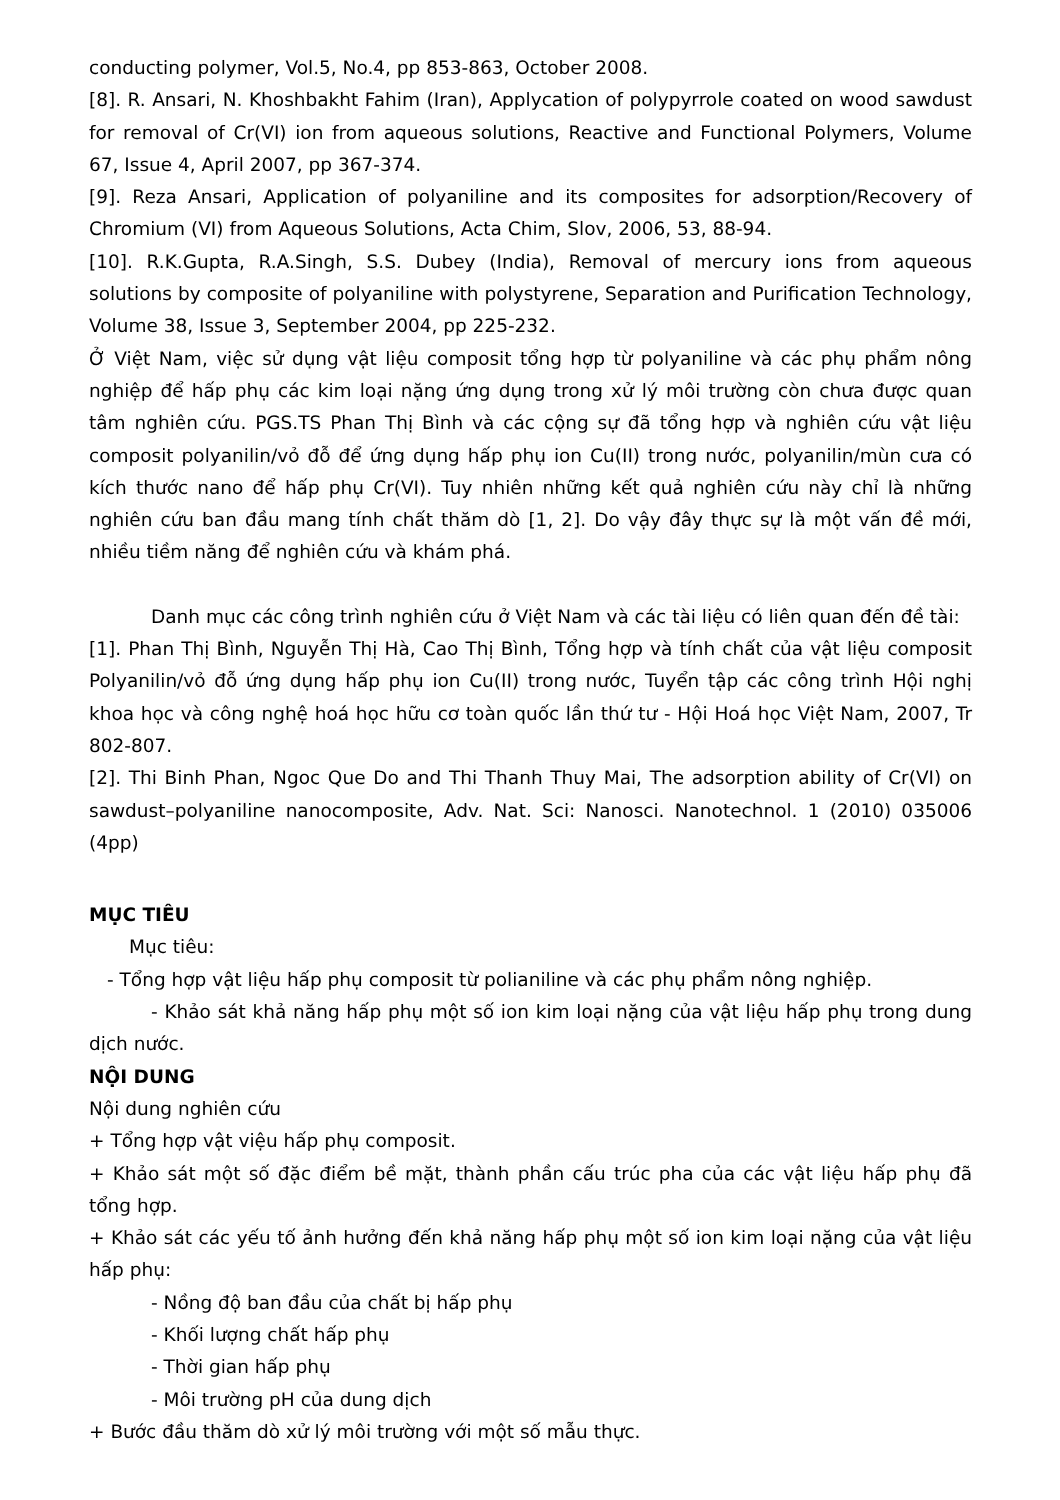conducting polymer, Vol.5, No.4, pp 853-863, October 2008.
[8]. R. Ansari, N. Khoshbakht Fahim (Iran), Applycation of polypyrrole coated on wood sawdust for removal of Cr(VI) ion from aqueous solutions, Reactive and Functional Polymers, Volume 67, Issue 4, April 2007, pp 367-374.
[9]. Reza Ansari, Application of polyaniline and its composites for adsorption/Recovery of Chromium (VI) from Aqueous Solutions, Acta Chim, Slov, 2006, 53, 88-94.
[10]. R.K.Gupta, R.A.Singh, S.S. Dubey (India), Removal of mercury ions from aqueous solutions by composite of polyaniline with polystyrene, Separation and Purification Technology, Volume 38, Issue 3, September 2004, pp 225-232.
Ở Việt Nam, việc sử dụng vật liệu composit tổng hợp từ polyaniline và các phụ phẩm nông nghiệp để hấp phụ các kim loại nặng ứng dụng trong xử lý môi trường còn chưa được quan tâm nghiên cứu. PGS.TS Phan Thị Bình và các cộng sự đã tổng hợp và nghiên cứu vật liệu composit polyanilin/vỏ đỗ để ứng dụng hấp phụ ion Cu(II) trong nước, polyanilin/mùn cưa có kích thước nano để hấp phụ Cr(VI). Tuy nhiên những kết quả nghiên cứu này chỉ là những nghiên cứu ban đầu mang tính chất thăm dò [1, 2]. Do vậy đây thực sự là một vấn đề mới, nhiều tiềm năng để nghiên cứu và khám phá.
Danh mục các công trình nghiên cứu ở Việt Nam và các tài liệu có liên quan đến đề tài:
[1]. Phan Thị Bình, Nguyễn Thị Hà, Cao Thị Bình, Tổng hợp và tính chất của vật liệu composit Polyanilin/vỏ đỗ ứng dụng hấp phụ ion Cu(II) trong nước, Tuyển tập các công trình Hội nghị khoa học và công nghệ hoá học hữu cơ toàn quốc lần thứ tư - Hội Hoá học Việt Nam, 2007, Tr 802-807.
[2]. Thi Binh Phan, Ngoc Que Do and Thi Thanh Thuy Mai, The adsorption ability of Cr(VI) on sawdust–polyaniline nanocomposite, Adv. Nat. Sci: Nanosci. Nanotechnol. 1 (2010) 035006 (4pp)
MỤC TIÊU
Mục tiêu:
- Tổng hợp vật liệu hấp phụ composit từ polianiline và các phụ phẩm nông nghiệp.
- Khảo sát khả năng hấp phụ một số ion kim loại nặng của vật liệu hấp phụ trong dung dịch nước.
NỘI DUNG
Nội dung nghiên cứu
+ Tổng hợp vật việu hấp phụ composit.
+ Khảo sát một số đặc điểm bề mặt, thành phần cấu trúc pha của các vật liệu hấp phụ đã tổng hợp.
+ Khảo sát các yếu tố ảnh hưởng đến khả năng hấp phụ một số ion kim loại nặng của vật liệu hấp phụ:
- Nồng độ ban đầu của chất bị hấp phụ
- Khối lượng chất hấp phụ
- Thời gian hấp phụ
- Môi trường pH của dung dịch
+ Bước đầu thăm dò xử lý môi trường với một số mẫu thực.